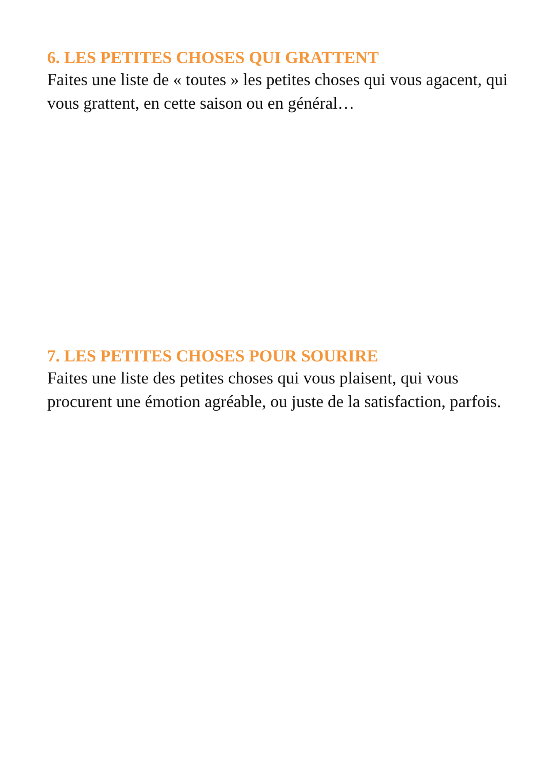6. LES PETITES CHOSES QUI GRATTENT
Faites une liste de « toutes » les petites choses qui vous agacent, qui vous grattent, en cette saison ou en général…
7. LES PETITES CHOSES POUR SOURIRE
Faites une liste des petites choses qui vous plaisent, qui vous procurent une émotion agréable, ou juste de la satisfaction, parfois.